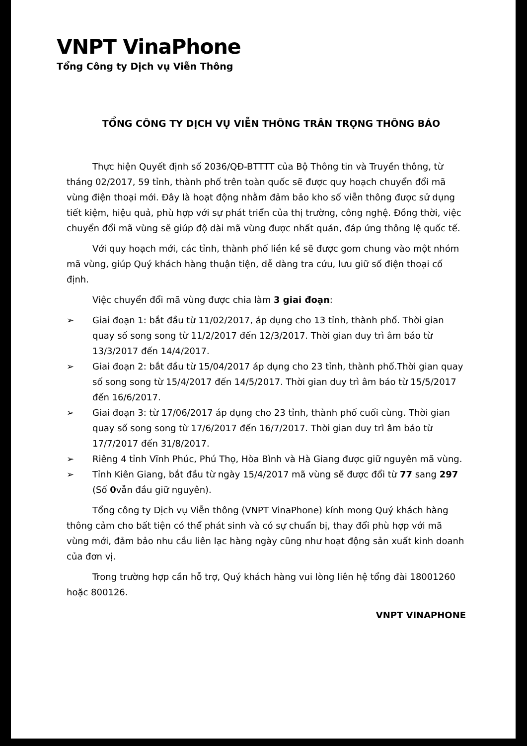VNPT VinaPhone
Tổng Công ty Dịch vụ Viễn Thông
TỔNG CÔNG TY DỊCH VỤ VIỄN THÔNG TRÂN TRỌNG THÔNG BÁO
Thực hiện Quyết định số 2036/QĐ-BTTTT của Bộ Thông tin và Truyền thông, từ tháng 02/2017, 59 tỉnh, thành phố trên toàn quốc sẽ được quy hoạch chuyển đổi mã vùng điện thoại mới. Đây là hoạt động nhằm đảm bảo kho số viễn thông được sử dụng tiết kiệm, hiệu quả, phù hợp với sự phát triển của thị trường, công nghệ. Đồng thời, việc chuyển đổi mã vùng sẽ giúp độ dài mã vùng được nhất quán, đáp ứng thông lệ quốc tế.
Với quy hoạch mới, các tỉnh, thành phố liền kề sẽ được gom chung vào một nhóm mã vùng, giúp Quý khách hàng thuận tiện, dễ dàng tra cứu, lưu giữ số điện thoại cố định.
Việc chuyển đổi mã vùng được chia làm 3 giai đoạn:
➢ Giai đoạn 1: bắt đầu từ 11/02/2017, áp dụng cho 13 tỉnh, thành phố. Thời gian quay số song song từ 11/2/2017 đến 12/3/2017. Thời gian duy trì âm báo từ 13/3/2017 đến 14/4/2017.
➢ Giai đoạn 2: bắt đầu từ 15/04/2017 áp dụng cho 23 tỉnh, thành phố.Thời gian quay số song song từ 15/4/2017 đến 14/5/2017. Thời gian duy trì âm báo từ 15/5/2017 đến 16/6/2017.
➢ Giai đoạn 3: từ 17/06/2017 áp dụng cho 23 tỉnh, thành phố cuối cùng. Thời gian quay số song song từ 17/6/2017 đến 16/7/2017. Thời gian duy trì âm báo từ 17/7/2017 đến 31/8/2017.
➢ Riêng 4 tỉnh Vĩnh Phúc, Phú Thọ, Hòa Bình và Hà Giang được giữ nguyên mã vùng.
➢ Tỉnh Kiên Giang, bắt đầu từ ngày 15/4/2017 mã vùng sẽ được đổi từ 77 sang 297 (Số 0vẫn đầu giữ nguyên).
Tổng công ty Dịch vụ Viễn thông (VNPT VinaPhone) kính mong Quý khách hàng thông cảm cho bất tiện có thể phát sinh và có sự chuẩn bị, thay đổi phù hợp với mã vùng mới, đảm bảo nhu cầu liên lạc hàng ngày cũng như hoạt động sản xuất kinh doanh của đơn vị.
Trong trường hợp cần hỗ trợ, Quý khách hàng vui lòng liên hệ tổng đài 18001260 hoặc 800126.
VNPT VINAPHONE